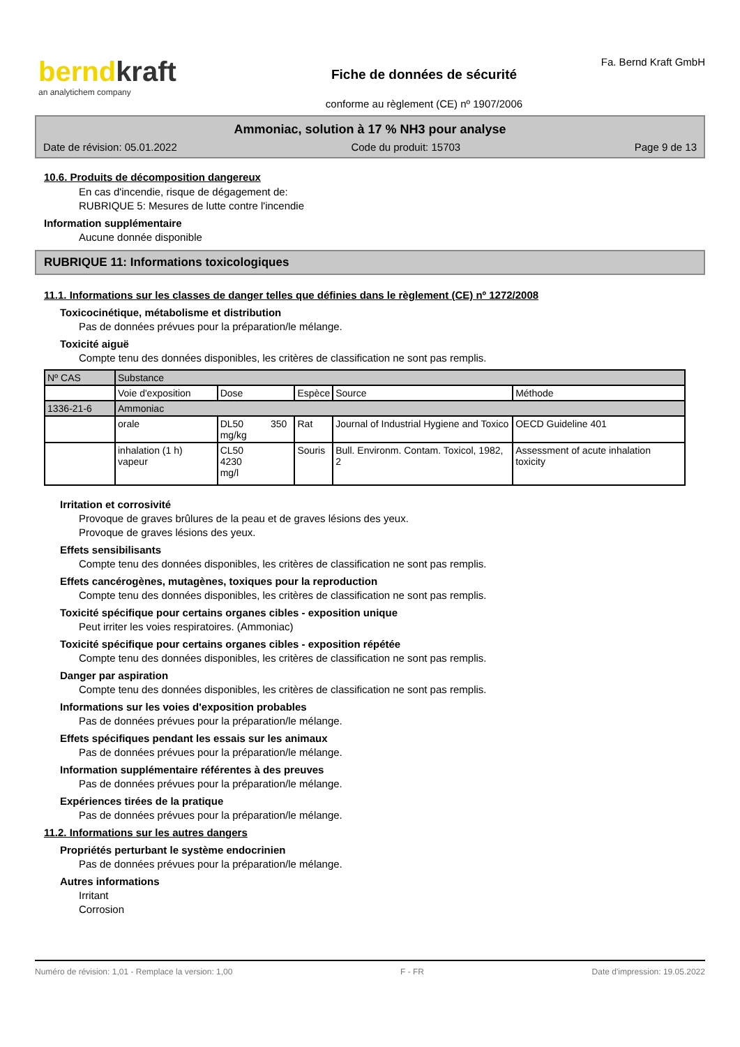berndkraft
an analytichem company
Fiche de données de sécurité
conforme au règlement (CE) nº 1907/2006
Fa. Bernd Kraft GmbH
Ammoniac, solution à 17 % NH3 pour analyse
Date de révision: 05.01.2022 Code du produit: 15703 Page 9 de 13
10.6. Produits de décomposition dangereux
En cas d'incendie, risque de dégagement de:
RUBRIQUE 5: Mesures de lutte contre l'incendie
Information supplémentaire
Aucune donnée disponible
RUBRIQUE 11: Informations toxicologiques
11.1. Informations sur les classes de danger telles que définies dans le règlement (CE) nº 1272/2008
Toxicocinétique, métabolisme et distribution
Pas de données prévues pour la préparation/le mélange.
Toxicité aiguë
Compte tenu des données disponibles, les critères de classification ne sont pas remplis.
| Nº CAS | Substance | | | | |
| | Voie d'exposition | Dose | Espèce | Source | Méthode |
| 1336-21-6 | Ammoniac | | | | |
| | orale | DL50 350 mg/kg | Rat | Journal of Industrial Hygiene and Toxico | OECD Guideline 401 |
| | inhalation (1 h) vapeur | CL50 4230 mg/l | Souris | Bull. Environm. Contam. Toxicol, 1982, 2 | Assessment of acute inhalation toxicity |
Irritation et corrosivité
Provoque de graves brûlures de la peau et de graves lésions des yeux.
Provoque de graves lésions des yeux.
Effets sensibilisants
Compte tenu des données disponibles, les critères de classification ne sont pas remplis.
Effets cancérogènes, mutagènes, toxiques pour la reproduction
Compte tenu des données disponibles, les critères de classification ne sont pas remplis.
Toxicité spécifique pour certains organes cibles - exposition unique
Peut irriter les voies respiratoires. (Ammoniac)
Toxicité spécifique pour certains organes cibles - exposition répétée
Compte tenu des données disponibles, les critères de classification ne sont pas remplis.
Danger par aspiration
Compte tenu des données disponibles, les critères de classification ne sont pas remplis.
Informations sur les voies d'exposition probables
Pas de données prévues pour la préparation/le mélange.
Effets spécifiques pendant les essais sur les animaux
Pas de données prévues pour la préparation/le mélange.
Information supplémentaire référentes à des preuves
Pas de données prévues pour la préparation/le mélange.
Expériences tirées de la pratique
Pas de données prévues pour la préparation/le mélange.
11.2. Informations sur les autres dangers
Propriétés perturbant le système endocrinien
Pas de données prévues pour la préparation/le mélange.
Autres informations
Irritant
Corrosion
Numéro de révision: 1,01 - Remplace la version: 1,00 F - FR Date d'impression: 19.05.2022